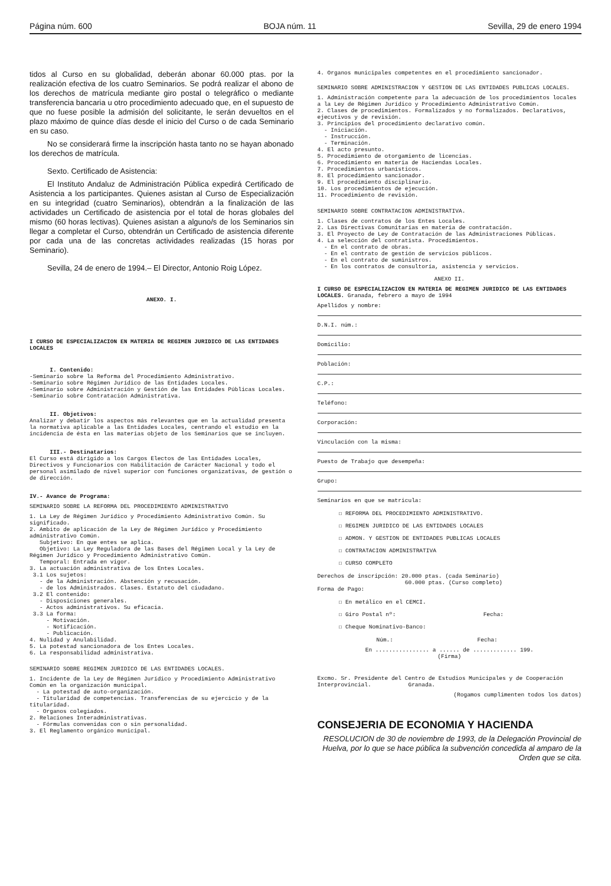Página núm. 600 BOJA núm. 11 Sevilla, 29 de enero 1994
tidos al Curso en su globalidad, deberán abonar 60.000 ptas. por la realización efectiva de los cuatro Seminarios. Se podrá realizar el abono de los derechos de matrícula mediante giro postal o telegráfico o mediante transferencia bancaria u otro procedimiento adecuado que, en el supuesto de que no fuese posible la admisión del solicitante, le serán devueltos en el plazo máximo de quince días desde el inicio del Curso o de cada Seminario en su caso.
No se considerará firme la inscripción hasta tanto no se hayan abonado los derechos de matrícula.
Sexto. Certificado de Asistencia:
El Instituto Andaluz de Administración Pública expedirá Certificado de Asistencia a los participantes. Quienes asistan al Curso de Especialización en su integridad (cuatro Seminarios), obtendrán a la finalización de las actividades un Certificado de asistencia por el total de horas globales del mismo (60 horas lectivas). Quienes asistan a alguno/s de los Seminarios sin llegar a completar el Curso, obtendrán un Certificado de asistencia diferente por cada una de las concretas actividades realizadas (15 horas por Seminario).
Sevilla, 24 de enero de 1994.– El Director, Antonio Roig López.
ANEXO. I.
I CURSO DE ESPECIALIZACION EN MATERIA DE REGIMEN JURIDICO DE LAS ENTIDADES LOCALES
I. Contenido:
-Seminario sobre la Reforma del Procedimiento Administrativo.
-Seminario sobre Régimen Jurídico de las Entidades Locales.
-Seminario sobre Administración y Gestión de las Entidades Públicas Locales.
-Seminario sobre Contratación Administrativa.
II. Objetivos:
Analizar y debatir los aspectos más relevantes que en la actualidad presenta la normativa aplicable a las Entidades Locales, centrando el estudio en la incidencia de ésta en las materias objeto de los Seminarios que se incluyen.
III.- Destinatarios:
El Curso está dirigido a los Cargos Electos de las Entidades Locales, Directivos y Funcionarios con Habilitación de Carácter Nacional y todo el personal asimilado de nivel superior con funciones organizativas, de gestión o de dirección.
IV.- Avance de Programa:
SEMINARIO SOBRE LA REFORMA DEL PROCEDIMIENTO ADMINISTRATIVO
1. La Ley de Régimen Jurídico y Procedimiento Administrativo Común. Su significado.
2. Ambito de aplicación de la Ley de Régimen Jurídico y Procedimiento administrativo Común.
Subjetivo: En que entes se aplica.
Objetivo: La Ley Reguladora de las Bases del Régimen Local y la Ley de Régimen Jurídico y Procedimiento Administrativo Común.
Temporal: Entrada en vigor.
3. La actuación administrativa de los Entes Locales.
3.1 Los sujetos:
- de la Administración. Abstención y recusación.
- de los Administrados. Clases. Estatuto del ciudadano.
3.2 El contenido:
- Disposiciones generales.
- Actos administrativos. Su eficacia.
3.3 La forma:
- Motivación.
- Notificación.
- Publicación.
4. Nulidad y Anulabilidad.
5. La potestad sancionadora de los Entes Locales.
6. La responsabilidad administrativa.
SEMINARIO SOBRE REGIMEN JURIDICO DE LAS ENTIDADES LOCALES.
1. Incidente de la Ley de Régimen Jurídico y Procedimiento Administrativo Común en la organización municipal.
- La potestad de auto-organización.
- Titularidad de competencias. Transferencias de su ejercicio y de la titularidad.
- Organos colegiados.
2. Relaciones Interadministrativas.
- Fórmulas convenidas con o sin personalidad.
3. El Reglamento orgánico municipal.
4. Organos municipales competentes en el procedimiento sancionador.
SEMINARIO SOBRE ADMINISTRACION Y GESTION DE LAS ENTIDADES PUBLICAS LOCALES.
1. Administración competente para la adecuación de los procedimientos locales a la Ley de Régimen Jurídico y Procedimiento Administrativo Común.
2. Clases de procedimientos. Formalizados y no formalizados. Declarativos, ejecutivos y de revisión.
3. Principios del procedimiento declarativo común.
- Iniciación.
- Instrucción.
- Terminación.
4. El acto presunto.
5. Procedimiento de otorgamiento de licencias.
6. Procedimiento en materia de Haciendas Locales.
7. Procedimientos urbanísticos.
8. El procedimiento sancionador.
9. El procedimiento disciplinario.
10. Los procedimientos de ejecución.
11. Procedimiento de revisión.
SEMINARIO SOBRE CONTRATACION ADMINISTRATIVA.
1. Clases de contratos de los Entes Locales.
2. Las Directivas Comunitarias en materia de contratación.
3. El Proyecto de Ley de Contratación de las Administraciones Públicas.
4. La selección del contratista. Procedimientos.
- En el contrato de obras.
- En el contrato de gestión de servicios públicos.
- En el contrato de suministros.
- En los contratos de consultoría, asistencia y servicios.
ANEXO II.
I CURSO DE ESPECIALIZACION EN MATERIA DE REGIMEN JURIDICO DE LAS ENTIDADES LOCALES. Granada, febrero a mayo de 1994
Apellidos y nombre:
D.N.I. núm.:
Domicilio:
Población:
C.P.:
Teléfono:
Corporación:
Vinculación con la misma:
Puesto de Trabajo que desempeña:
Grupo:
Seminarios en que se matricula:
☐ REFORMA DEL PROCEDIMIENTO ADMINISTRATIVO.
☐ REGIMEN JURIDICO DE LAS ENTIDADES LOCALES
☐ ADMON. Y GESTION DE ENTIDADES PUBLICAS LOCALES
☐ CONTRATACION ADMINISTRATIVA
☐ CURSO COMPLETO
Derechos de inscripción: 20.000 ptas. (cada Seminario)
60.000 ptas. (Curso completo)
Forma de Pago:
☐ En metálico en el CEMCI.
☐ Giro Postal nº: Fecha:
☐ Cheque Nominativo-Banco:
Núm.: Fecha:
En ................ a ...... de ............. 199.
(Firma)
Excmo. Sr. Presidente del Centro de Estudios Municipales y de Cooperación Interprovincial. Granada.
(Rogamos cumplimenten todos los datos)
CONSEJERIA DE ECONOMIA Y HACIENDA
RESOLUCION de 30 de noviembre de 1993, de la Delegación Provincial de Huelva, por lo que se hace pública la subvención concedida al amparo de la Orden que se cita.